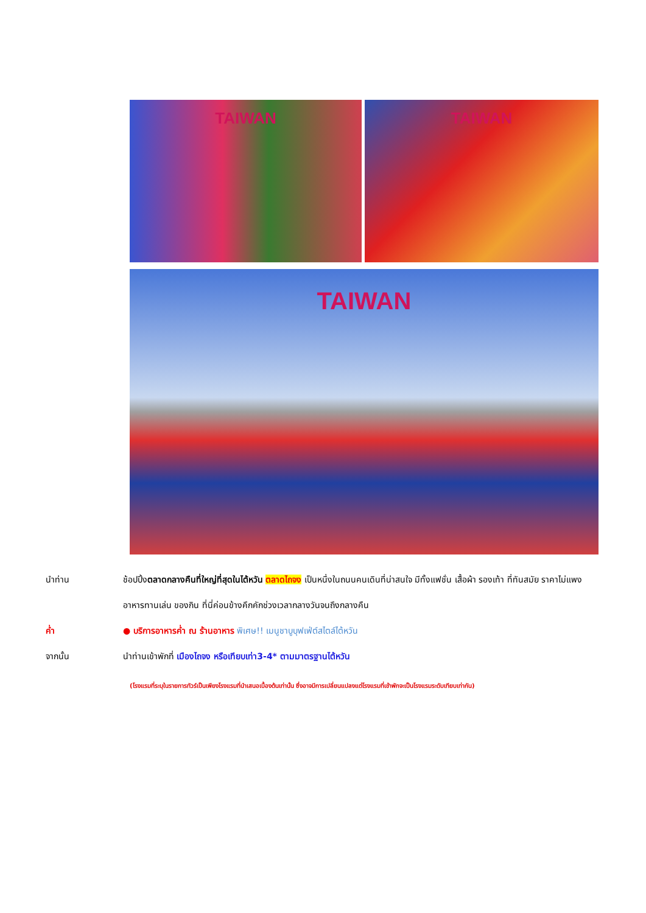TAIWAN TAIWAN
TAIWAN
นำท่าน ช้อปปิ้งตลาดกลางคืนที่ใหญ่ที่สุดในไต้หวัน ตลาดไถจง เป็นหนึ่งในถนนคนเดินที่น่าสนใจ มีทั้งแฟชั่น เสื้อผ้า รองเท้า ที่ทันสมัย ราคาไม่แพง อาหารทานเล่น ของกิน ที่นี่ค่อนข้างคึกคักช่วงเวลากลางวันจนถึงกลางคืน
ค่ำ ● บริการอาหารค่ำ ณ ร้านอาหาร พิเศษ!! เมนูชาบูบุฟเฟ่ต์สไตล์ไต้หวัน
จากนั้น นำท่านเข้าพักที่ เมืองไถจง หรือเทียบเท่า3-4* ตามมาตรฐานไต้หวัน
(โรงแรมที่ระบุในรายการทัวร์เป็นเพียงโรงแรมที่นำเสนอเบื้องต้นเท่านั้น ซึ่งอาจมีการเปลี่ยนแปลงแต่โรงแรมที่เข้าพักจะเป็นโรงแรมระดับเทียบเท่ากัน)